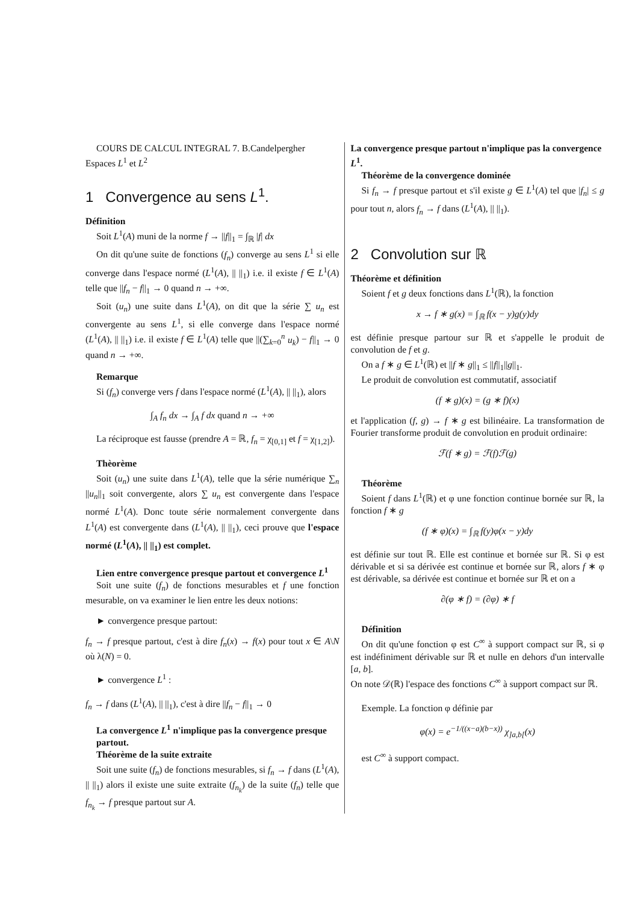COURS DE CALCUL INTEGRAL 7. B.Candelpergher
Espaces L<sup>1</sup> et L<sup>2</sup>
1 Convergence au sens L<sup>1</sup>.
Définition
Soit L<sup>1</sup>(A) muni de la norme f → ||f||<sub>1</sub> = ∫<sub>ℝ</sub> |f| dx
On dit qu'une suite de fonctions (f<sub>n</sub>) converge au sens L<sup>1</sup> si elle converge dans l'espace normé (L<sup>1</sup>(A), || ||<sub>1</sub>) i.e. il existe f ∈ L<sup>1</sup>(A) telle que ||f<sub>n</sub> − f||<sub>1</sub> → 0 quand n → +∞.
Soit (u<sub>n</sub>) une suite dans L<sup>1</sup>(A), on dit que la série ∑ u<sub>n</sub> est convergente au sens L<sup>1</sup>, si elle converge dans l'espace normé (L<sup>1</sup>(A), || ||<sub>1</sub>) i.e. il existe f ∈ L<sup>1</sup>(A) telle que ||(∑<sub>k=0</sub><sup>n</sup> u<sub>k</sub>) − f||<sub>1</sub> → 0 quand n → +∞.
Remarque
Si (f<sub>n</sub>) converge vers f dans l'espace normé (L<sup>1</sup>(A), || ||<sub>1</sub>), alors
∫<sub>A</sub> f<sub>n</sub> dx → ∫<sub>A</sub> f dx quand n → +∞
La réciproque est fausse (prendre A = ℝ, f<sub>n</sub> = χ<sub>[0,1]</sub> et f = χ<sub>[1,2]</sub>).
Thèorème
Soit (u<sub>n</sub>) une suite dans L<sup>1</sup>(A), telle que la série numérique ∑<sub>n</sub> ||u<sub>n</sub>||<sub>1</sub> soit convergente, alors ∑ u<sub>n</sub> est convergente dans l'espace normé L<sup>1</sup>(A). Donc toute série normalement convergente dans L<sup>1</sup>(A) est convergente dans (L<sup>1</sup>(A), || ||<sub>1</sub>), ceci prouve que l'espace normé (L<sup>1</sup>(A), || ||<sub>1</sub>) est complet.
Lien entre convergence presque partout et convergence L<sup>1</sup>
Soit une suite (f<sub>n</sub>) de fonctions mesurables et f une fonction mesurable, on va examiner le lien entre les deux notions:
► convergence presque partout:
f<sub>n</sub> → f presque partout, c'est à dire f<sub>n</sub>(x) → f(x) pour tout x ∈ A\N où λ(N) = 0.
► convergence L<sup>1</sup> :
f<sub>n</sub> → f dans (L<sup>1</sup>(A), || ||<sub>1</sub>), c'est à dire ||f<sub>n</sub> − f||<sub>1</sub> → 0
La convergence L<sup>1</sup> n'implique pas la convergence presque partout.
Théorème de la suite extraite
Soit une suite (f<sub>n</sub>) de fonctions mesurables, si f<sub>n</sub> → f dans (L<sup>1</sup>(A), || ||<sub>1</sub>) alors il existe une suite extraite (f<sub>n<sub>k</sub></sub>) de la suite (f<sub>n</sub>) telle que f<sub>n<sub>k</sub></sub> → f presque partout sur A.
La convergence presque partout n'implique pas la convergence L<sup>1</sup>.
Théorème de la convergence dominée
Si f<sub>n</sub> → f presque partout et s'il existe g ∈ L<sup>1</sup>(A) tel que |f<sub>n</sub>| ≤ g pour tout n, alors f<sub>n</sub> → f dans (L<sup>1</sup>(A), || ||<sub>1</sub>).
2 Convolution sur ℝ
Théorème et définition
Soient f et g deux fonctions dans L<sup>1</sup>(ℝ), la fonction
x → f ∗ g(x) = ∫<sub>ℝ</sub> f(x − y)g(y)dy
est définie presque partour sur ℝ et s'appelle le produit de convolution de f et g.
On a f ∗ g ∈ L<sup>1</sup>(ℝ) et ||f ∗ g||<sub>1</sub> ≤ ||f||<sub>1</sub>||g||<sub>1</sub>.
Le produit de convolution est commutatif, associatif
(f ∗ g)(x) = (g ∗ f)(x)
et l'application (f, g) → f ∗ g est bilinéaire. La transformation de Fourier transforme produit de convolution en produit ordinaire:
ℱ(f ∗ g) = ℱ(f)ℱ(g)
Théorème
Soient f dans L<sup>1</sup>(ℝ) et φ une fonction continue bornée sur ℝ, la fonction f ∗ g
(f ∗ φ)(x) = ∫<sub>ℝ</sub> f(y)φ(x − y)dy
est définie sur tout ℝ. Elle est continue et bornée sur ℝ. Si φ est dérivable et si sa dérivée est continue et bornée sur ℝ, alors f ∗ φ est dérivable, sa dérivée est continue et bornée sur ℝ et on a
∂(φ ∗ f) = (∂φ) ∗ f
Définition
On dit qu'une fonction φ est C<sup>∞</sup> à support compact sur ℝ, si φ est indéfiniment dérivable sur ℝ et nulle en dehors d'un intervalle [a, b].
On note 𝒟(ℝ) l'espace des fonctions C<sup>∞</sup> à support compact sur ℝ.
Exemple. La fonction φ définie par
φ(x) = e<sup>−1/((x−a)(b−x))</sup> χ<sub>]a,b[</sub>(x)
est C<sup>∞</sup> à support compact.